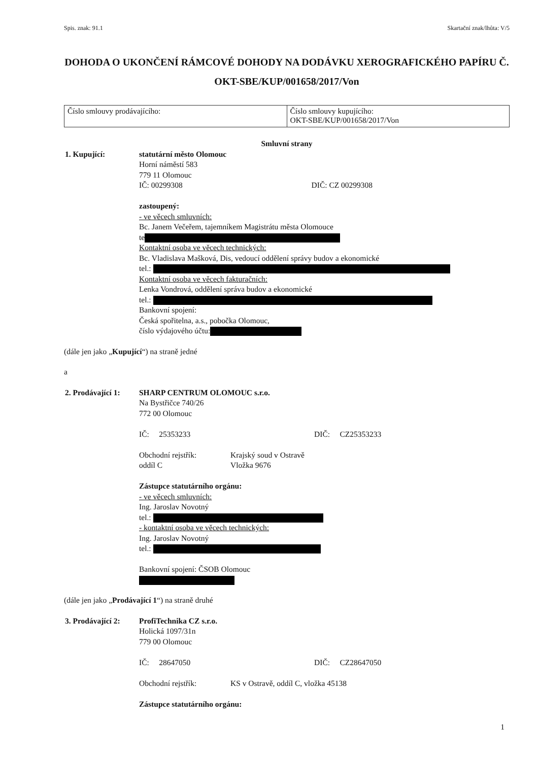Spis. znak: 91.1 Skartační znak/lhůta: V/5
DOHODA O UKONČENÍ RÁMCOVÉ DOHODY NA DODÁVKU XEROGRAFICKÉHO PAPÍRU Č. OKT-SBE/KUP/001658/2017/Von
| Číslo smlouvy prodávajícího: | Číslo smlouvy kupujícího: OKT-SBE/KUP/001658/2017/Von |
Smluvní strany
1. Kupující: statutární město Olomouc
Horní náměstí 583
779 11 Olomouc
IČ: 00299308 DIČ: CZ 00299308
zastoupený:
- ve věcech smluvních:
Bc. Janem Večeřem, tajemníkem Magistrátu města Olomouce
te
Kontaktní osoba ve věcech technických:
Bc. Vladislava Mašková, Dis, vedoucí oddělení správy budov a ekonomické
tel.:
Kontaktní osoba ve věcech fakturačních:
Lenka Vondrová, oddělení správa budov a ekonomické
tel.:
Bankovní spojení:
Česká spořitelna, a.s., pobočka Olomouc,
číslo výdajového účtu:
(dále jen jako „Kupující“) na straně jedné
a
2. Prodávající 1:
SHARP CENTRUM OLOMOUC s.r.o.
Na Bystřičce 740/26
772 00 Olomouc
IČ: 25353233 DIČ: CZ25353233
Obchodní rejstřík: Krajský soud v Ostravě
oddíl C Vložka 9676
Zástupce statutárního orgánu:
- ve věcech smluvních:
Ing. Jaroslav Novotný
tel.:
- kontaktní osoba ve věcech technických:
Ing. Jaroslav Novotný
tel.:
Bankovní spojení: ČSOB Olomouc
(dále jen jako „Prodávající 1“) na straně druhé
3. Prodávající 2:
ProfiTechnika CZ s.r.o.
Holická 1097/31n
779 00 Olomouc
IČ: 28647050 DIČ: CZ28647050
Obchodní rejstřík: KS v Ostravě, oddíl C, vložka 45138
Zástupce statutárního orgánu:
1